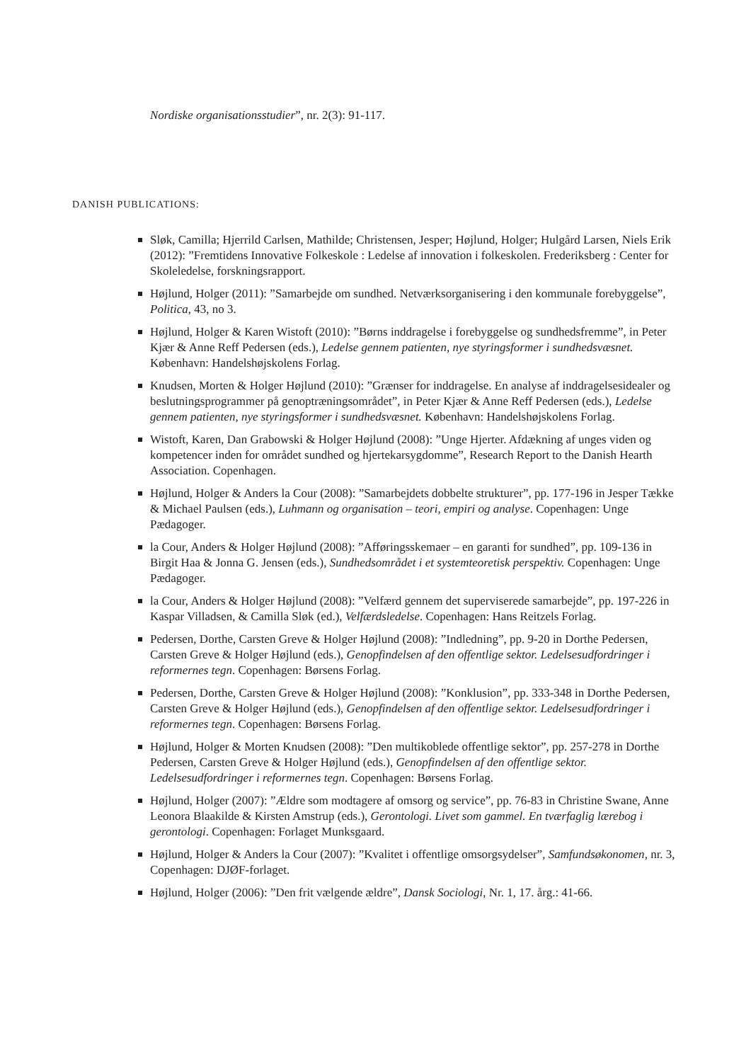Nordiske organisationsstudier”, nr. 2(3): 91-117.
DANISH PUBLICATIONS:
Sløk, Camilla; Hjerrild Carlsen, Mathilde; Christensen, Jesper; Højlund, Holger; Hulgård Larsen, Niels Erik (2012): ”Fremtidens Innovative Folkeskole : Ledelse af innovation i folkeskolen. Frederiksberg : Center for Skoleledelse, forskningsrapport.
Højlund, Holger (2011): ”Samarbejde om sundhed. Netværksorganisering i den kommunale forebyggelse”, Politica, 43, no 3.
Højlund, Holger & Karen Wistoft (2010): ”Børns inddragelse i forebyggelse og sundhedsfremme”, in Peter Kjær & Anne Reff Pedersen (eds.), Ledelse gennem patienten, nye styringsformer i sundhedsvæsnet. København: Handelshøjskolens Forlag.
Knudsen, Morten & Holger Højlund (2010): ”Grænser for inddragelse. En analyse af inddragelsesidealer og beslutningsprogrammer på genoptræningsområdet”, in Peter Kjær & Anne Reff Pedersen (eds.), Ledelse gennem patienten, nye styringsformer i sundhedsvæsnet. København: Handelshøjskolens Forlag.
Wistoft, Karen, Dan Grabowski & Holger Højlund (2008): ”Unge Hjerter. Afdækning af unges viden og kompetencer inden for området sundhed og hjertekarsygdomme”, Research Report to the Danish Hearth Association. Copenhagen.
Højlund, Holger & Anders la Cour (2008): ”Samarbejdets dobbelte strukturer”, pp. 177-196 in Jesper Tække & Michael Paulsen (eds.), Luhmann og organisation – teori, empiri og analyse. Copenhagen: Unge Pædagoger.
la Cour, Anders & Holger Højlund (2008): ”Afføringsskemaer – en garanti for sundhed”, pp. 109-136 in Birgit Haa & Jonna G. Jensen (eds.), Sundhedsområdet i et systemteoretisk perspektiv. Copenhagen: Unge Pædagoger.
la Cour, Anders & Holger Højlund (2008): ”Velfærd gennem det superviserede samarbejde”, pp. 197-226 in Kaspar Villadsen, & Camilla Sløk (ed.), Velfærdsledelse. Copenhagen: Hans Reitzels Forlag.
Pedersen, Dorthe, Carsten Greve & Holger Højlund (2008): ”Indledning”, pp. 9-20 in Dorthe Pedersen, Carsten Greve & Holger Højlund (eds.), Genopfindelsen af den offentlige sektor. Ledelsesudfordringer i reformernes tegn. Copenhagen: Børsens Forlag.
Pedersen, Dorthe, Carsten Greve & Holger Højlund (2008): ”Konklusion”, pp. 333-348 in Dorthe Pedersen, Carsten Greve & Holger Højlund (eds.), Genopfindelsen af den offentlige sektor. Ledelsesudfordringer i reformernes tegn. Copenhagen: Børsens Forlag.
Højlund, Holger & Morten Knudsen (2008): ”Den multikoblede offentlige sektor”, pp. 257-278 in Dorthe Pedersen, Carsten Greve & Holger Højlund (eds.), Genopfindelsen af den offentlige sektor. Ledelsesudfordringer i reformernes tegn. Copenhagen: Børsens Forlag.
Højlund, Holger (2007): ”Ældre som modtagere af omsorg og service”, pp. 76-83 in Christine Swane, Anne Leonora Blaakilde & Kirsten Amstrup (eds.), Gerontologi. Livet som gammel. En tværfaglig lærebog i gerontologi. Copenhagen: Forlaget Munksgaard.
Højlund, Holger & Anders la Cour (2007): ”Kvalitet i offentlige omsorgsydelser”, Samfundsøkonomen, nr. 3, Copenhagen: DJØF-forlaget.
Højlund, Holger (2006): ”Den frit vælgende ældre”, Dansk Sociologi, Nr. 1, 17. årg.: 41-66.